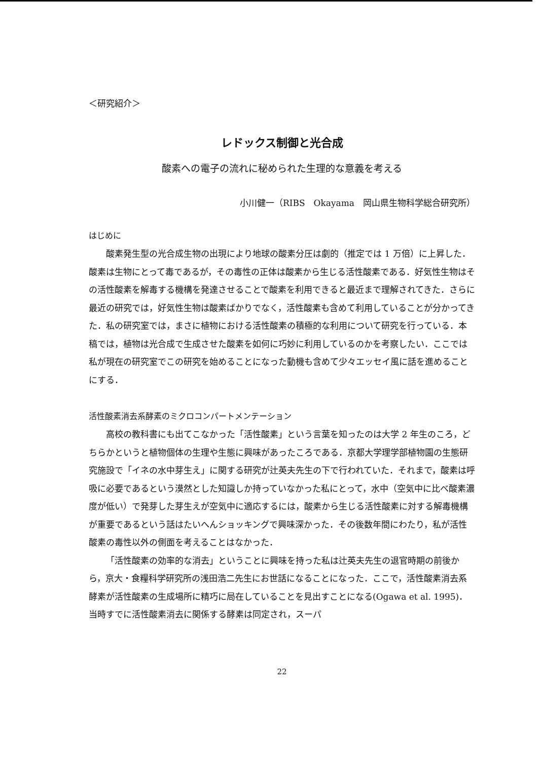＜研究紹介＞
レドックス制御と光合成
酸素への電子の流れに秘められた生理的な意義を考える
小川健一（RIBS　Okayama　岡山県生物科学総合研究所）
はじめに
酸素発生型の光合成生物の出現により地球の酸素分圧は劇的（推定では 1 万倍）に上昇した．酸素は生物にとって毒であるが，その毒性の正体は酸素から生じる活性酸素である．好気性生物はその活性酸素を解毒する機構を発達させることで酸素を利用できると最近まで理解されてきた．さらに最近の研究では，好気性生物は酸素ばかりでなく，活性酸素も含めて利用していることが分かってきた．私の研究室では，まさに植物における活性酸素の積極的な利用について研究を行っている．本稿では，植物は光合成で生成させた酸素を如何に巧妙に利用しているのかを考察したい．ここでは私が現在の研究室でこの研究を始めることになった動機も含めて少々エッセイ風に話を進めることにする．
活性酸素消去系酵素のミクロコンパートメンテーション
高校の教科書にも出てこなかった「活性酸素」という言葉を知ったのは大学 2 年生のころ，どちらかというと植物個体の生理や生態に興味があったころである．京都大学理学部植物園の生態研究施設で「イネの水中芽生え」に関する研究が辻英夫先生の下で行われていた．それまで，酸素は呼吸に必要であるという漠然とした知識しか持っていなかった私にとって，水中（空気中に比べ酸素濃度が低い）で発芽した芽生えが空気中に適応するには，酸素から生じる活性酸素に対する解毒機構が重要であるという話はたいへんショッキングで興味深かった．その後数年間にわたり，私が活性酸素の毒性以外の側面を考えることはなかった．
「活性酸素の効率的な消去」ということに興味を持った私は辻英夫先生の退官時期の前後から，京大・食糧科学研究所の浅田浩二先生にお世話になることになった．ここで，活性酸素消去系酵素が活性酸素の生成場所に精巧に局在していることを見出すことになる(Ogawa et al. 1995)．当時すでに活性酸素消去に関係する酵素は同定され，スーパ
22